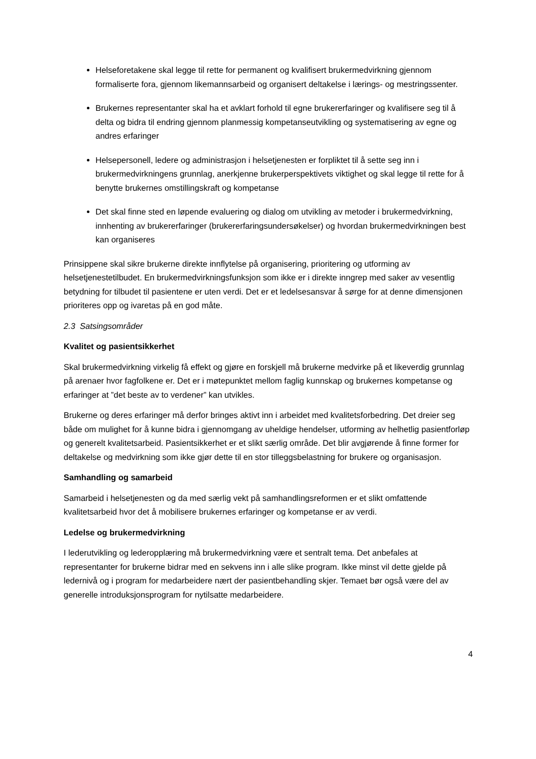Helseforetakene skal legge til rette for permanent og kvalifisert brukermedvirkning gjennom formaliserte fora, gjennom likemannsarbeid og organisert deltakelse i lærings- og mestringssenter.
Brukernes representanter skal ha et avklart forhold til egne brukererfaringer og kvalifisere seg til å delta og bidra til endring gjennom planmessig kompetanseutvikling og systematisering av egne og andres erfaringer
Helsepersonell, ledere og administrasjon i helsetjenesten er forpliktet til å sette seg inn i brukermedvirkningens grunnlag, anerkjenne brukerperspektivets viktighet og skal legge til rette for å benytte brukernes omstillingskraft og kompetanse
Det skal finne sted en løpende evaluering og dialog om utvikling av metoder i brukermedvirkning, innhenting av brukererfaringer (brukererfaringsundersøkelser) og hvordan brukermedvirkningen best kan organiseres
Prinsippene skal sikre brukerne direkte innflytelse på organisering, prioritering og utforming av helsetjenestetilbudet. En brukermedvirkningsfunksjon som ikke er i direkte inngrep med saker av vesentlig betydning for tilbudet til pasientene er uten verdi. Det er et ledelsesansvar å sørge for at denne dimensjonen prioriteres opp og ivaretas på en god måte.
2.3 Satsingsområder
Kvalitet og pasientsikkerhet
Skal brukermedvirkning virkelig få effekt og gjøre en forskjell må brukerne medvirke på et likeverdig grunnlag på arenaer hvor fagfolkene er. Det er i møtepunktet mellom faglig kunnskap og brukernes kompetanse og erfaringer at ”det beste av to verdener” kan utvikles.
Brukerne og deres erfaringer må derfor bringes aktivt inn i arbeidet med kvalitetsforbedring. Det dreier seg både om mulighet for å kunne bidra i gjennomgang av uheldige hendelser, utforming av helhetlig pasientforløp og generelt kvalitetsarbeid. Pasientsikkerhet er et slikt særlig område. Det blir avgjørende å finne former for deltakelse og medvirkning som ikke gjør dette til en stor tilleggsbelastning for brukere og organisasjon.
Samhandling og samarbeid
Samarbeid i helsetjenesten og da med særlig vekt på samhandlingsreformen er et slikt omfattende kvalitetsarbeid hvor det å mobilisere brukernes erfaringer og kompetanse er av verdi.
Ledelse og brukermedvirkning
I lederutvikling og lederopplæring må brukermedvirkning være et sentralt tema. Det anbefales at representanter for brukerne bidrar med en sekvens inn i alle slike program. Ikke minst vil dette gjelde på ledernivå og i program for medarbeidere nært der pasientbehandling skjer. Temaet bør også være del av generelle introduksjonsprogram for nytilsatte medarbeidere.
4